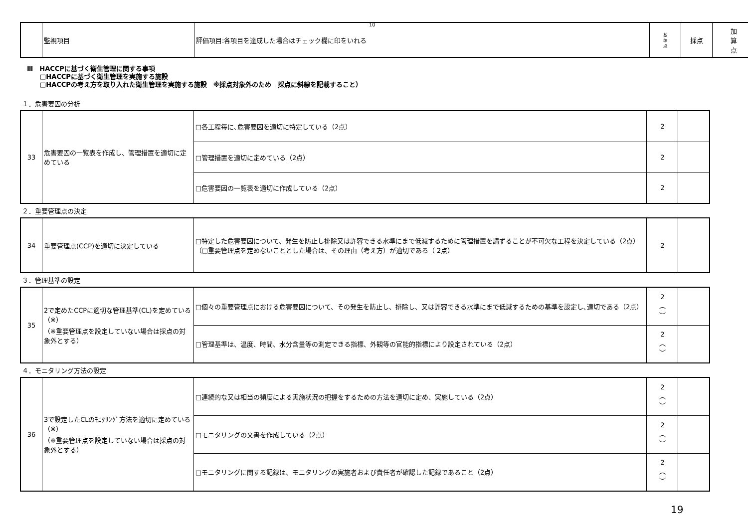10
| | 監視項目 | 評価項目:各項目を達成した場合はチェック欄に印をいれる | 基 準 点 | 採点 | 加 算 点 |
| --- | --- | --- | --- | --- | --- |
Ⅲ　HACCPに基づく衛生管理に関する事項
　　□HACCPに基づく衛生管理を実施する施設
　　□HACCPの考え方を取り入れた衛生管理を実施する施設　※採点対象外のため　採点に斜線を記載すること）
１．危害要因の分析
| 33 | 危害要因の一覧表を作成し、管理措置を適切に定めている | □各工程毎に､危害要因を適切に特定している（2点） | 2 | |
| | | □管理措置を適切に定めている（2点） | 2 | |
| | | □危害要因の一覧表を適切に作成している（2点） | 2 | |
２．重要管理点の決定
| 34 | 重要管理点(CCP)を適切に決定している | □特定した危害要因について、発生を防止し排除又は許容できる水準にまで低減するために管理措置を講ずることが不可欠な工程を決定している（2点） （□重要管理点を定めないこととした場合は、その理由（考え方）が適切である（ 2点） | 2 | |
３．管理基準の設定
| 35 | 2で定めたCCPに適切な管理基準(CL)を定めている（※） （※重要管理点を設定していない場合は採点の対象外とする） | □個々の重要管理点における危害要因について、その発生を防止し、排除し、又は許容できる水準にまで低減するための基準を設定し､適切である（2点） | 2 ︵ ︶ | |
| | | □管理基準は、温度、時間、水分含量等の測定できる指標、外観等の官能的指標により設定されている（2点） | 2 ︵ ︶ | |
４．モニタリング方法の設定
| 36 | 3で設定したCLのﾓﾆﾀﾘﾝｸﾞ方法を適切に定めている（※） （※重要管理点を設定していない場合は採点の対象外とする） | □連続的な又は相当の頻度による実施状況の把握をするための方法を適切に定め、実施している（2点） | 2 ︵ ︶ | |
| | | □モニタリングの文書を作成している（2点） | 2 ︵ ︶ | |
| | | □モニタリングに関する記録は、モニタリングの実施者および責任者が確認した記録であること（2点） | 2 ︵ ︶ | |
19